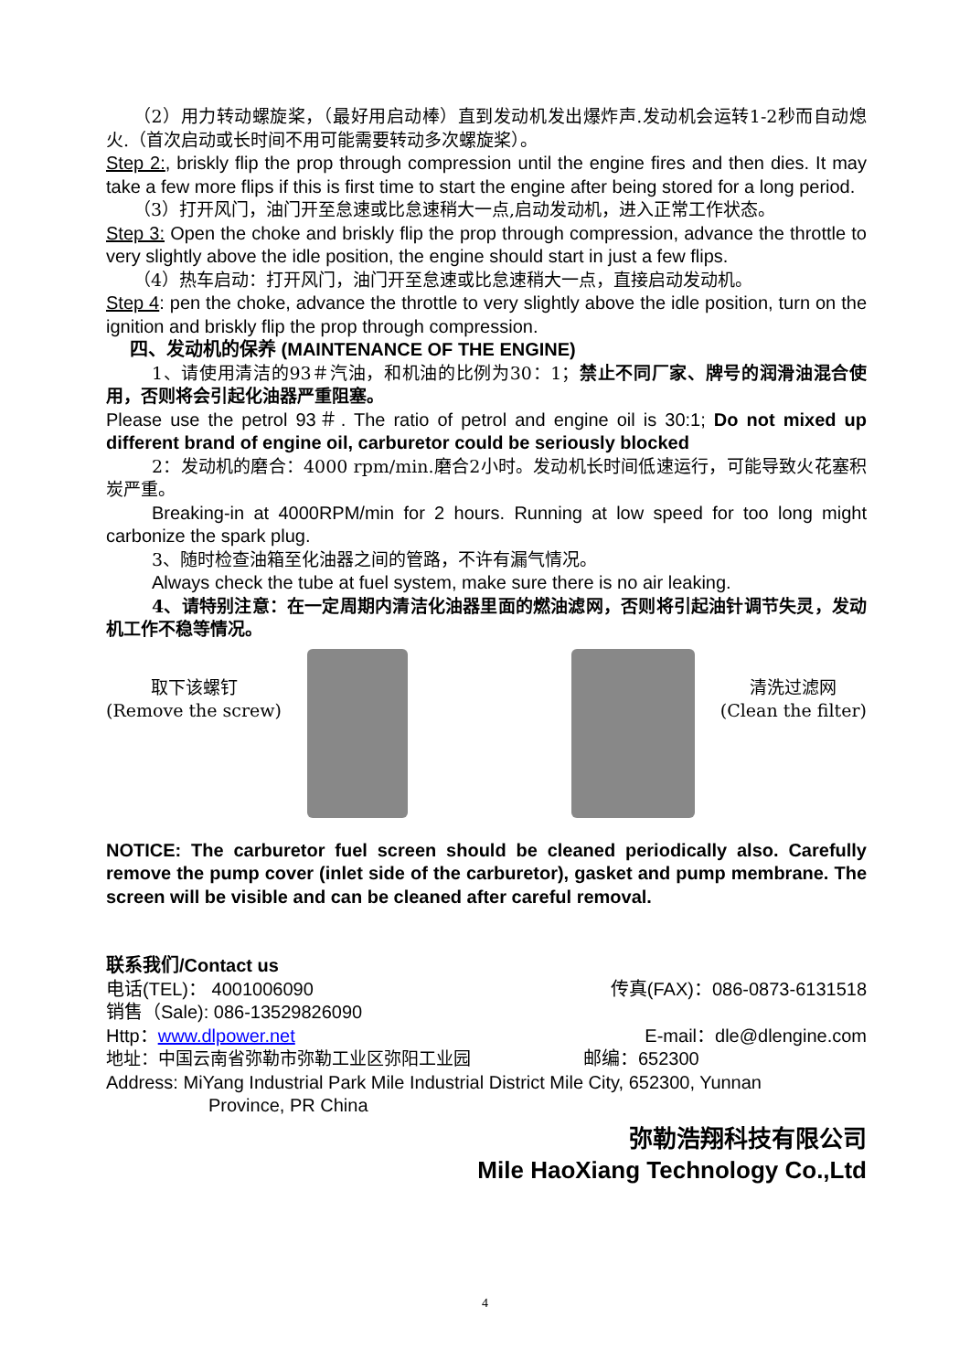（2）用力转动螺旋桨，（最好用启动棒）直到发动机发出爆炸声.发动机会运转1-2秒而自动熄火.（首次启动或长时间不用可能需要转动多次螺旋桨）。
Step 2:, briskly flip the prop through compression until the engine fires and then dies. It may take a few more flips if this is first time to start the engine after being stored for a long period.
（3）打开风门，油门开至怠速或比怠速稍大一点,启动发动机，进入正常工作状态。
Step 3: Open the choke and briskly flip the prop through compression, advance the throttle to very slightly above the idle position, the engine should start in just a few flips.
（4）热车启动：打开风门，油门开至怠速或比怠速稍大一点，直接启动发动机。
Step 4: pen the choke, advance the throttle to very slightly above the idle position, turn on the ignition and briskly flip the prop through compression.
四、发动机的保养 (MAINTENANCE OF THE ENGINE)
1、请使用清洁的93＃汽油，和机油的比例为30：1；禁止不同厂家、牌号的润滑油混合使用，否则将会引起化油器严重阻塞。
Please use the petrol 93＃. The ratio of petrol and engine oil is 30:1; Do not mixed up different brand of engine oil, carburetor could be seriously blocked
2：发动机的磨合：4000 rpm/min.磨合2小时。发动机长时间低速运行，可能导致火花塞积炭严重。
Breaking-in at 4000RPM/min for 2 hours. Running at low speed for too long might carbonize the spark plug.
3、随时检查油箱至化油器之间的管路，不许有漏气情况。
Always check the tube at fuel system, make sure there is no air leaking.
4、请特别注意：在一定周期内清洁化油器里面的燃油滤网，否则将引起油针调节失灵，发动机工作不稳等情况。
取下该螺钉
(Remove the screw)
清洗过滤网
(Clean the filter)
NOTICE: The carburetor fuel screen should be cleaned periodically also. Carefully remove the pump cover (inlet side of the carburetor), gasket and pump membrane. The screen will be visible and can be cleaned after careful removal.
联系我们/Contact us
电话(TEL)： 4001006090 传真(FAX)：086-0873-6131518
销售（Sale): 086-13529826090
Http：www.dlpower.net E-mail：dle@dlengine.com
地址：中国云南省弥勒市弥勒工业区弥阳工业园 邮编：652300
Address: MiYang Industrial Park Mile Industrial District Mile City, 652300, Yunnan
Province, PR China
弥勒浩翔科技有限公司
Mile HaoXiang Technology Co.,Ltd
4